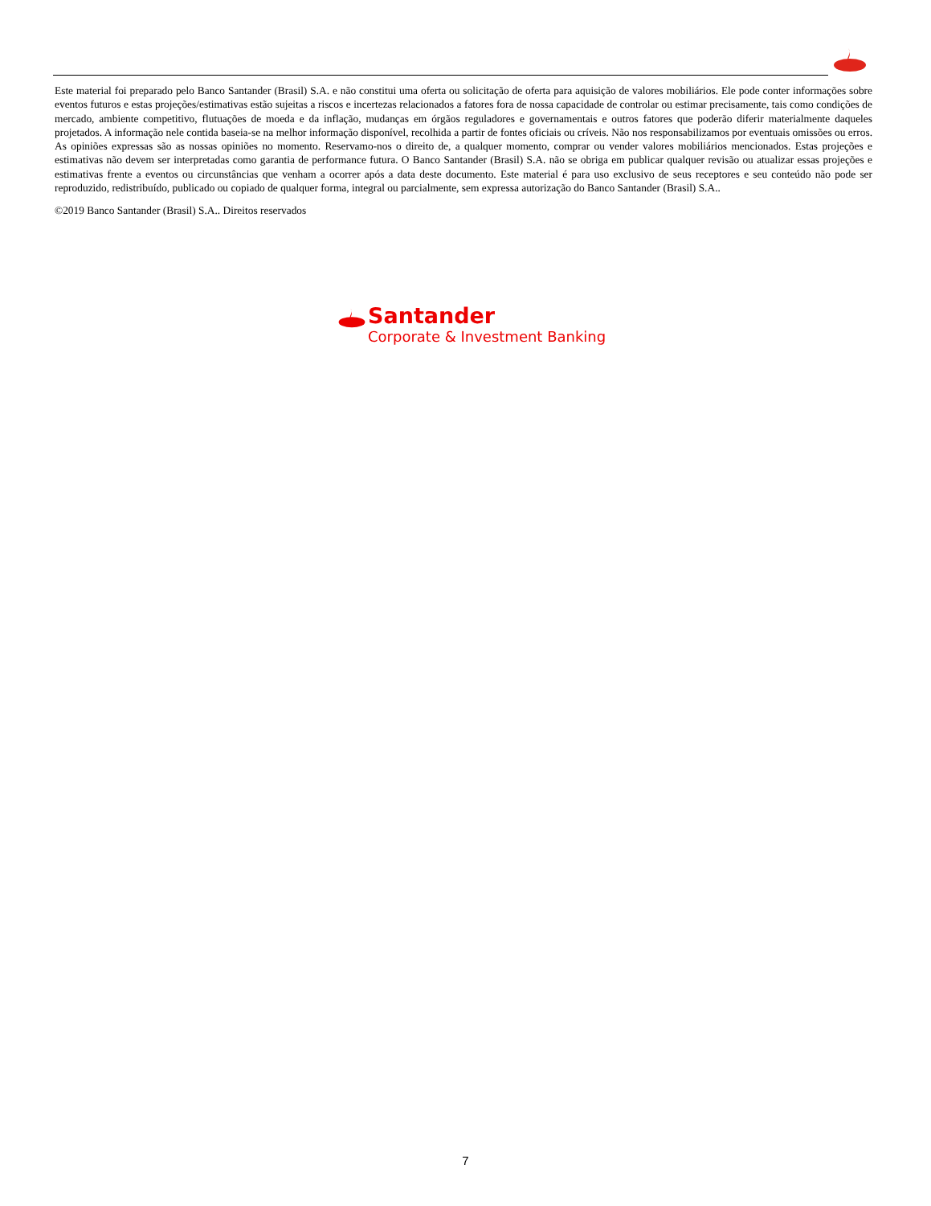Este material foi preparado pelo Banco Santander (Brasil) S.A. e não constitui uma oferta ou solicitação de oferta para aquisição de valores mobiliários. Ele pode conter informações sobre eventos futuros e estas projeções/estimativas estão sujeitas a riscos e incertezas relacionados a fatores fora de nossa capacidade de controlar ou estimar precisamente, tais como condições de mercado, ambiente competitivo, flutuações de moeda e da inflação, mudanças em órgãos reguladores e governamentais e outros fatores que poderão diferir materialmente daqueles projetados. A informação nele contida baseia-se na melhor informação disponível, recolhida a partir de fontes oficiais ou críveis. Não nos responsabilizamos por eventuais omissões ou erros. As opiniões expressas são as nossas opiniões no momento. Reservamo-nos o direito de, a qualquer momento, comprar ou vender valores mobiliários mencionados. Estas projeções e estimativas não devem ser interpretadas como garantia de performance futura. O Banco Santander (Brasil) S.A. não se obriga em publicar qualquer revisão ou atualizar essas projeções e estimativas frente a eventos ou circunstâncias que venham a ocorrer após a data deste documento. Este material é para uso exclusivo de seus receptores e seu conteúdo não pode ser reproduzido, redistribuído, publicado ou copiado de qualquer forma, integral ou parcialmente, sem expressa autorização do Banco Santander (Brasil) S.A..
©2019 Banco Santander (Brasil) S.A.. Direitos reservados
Santander
Corporate & Investment Banking
7